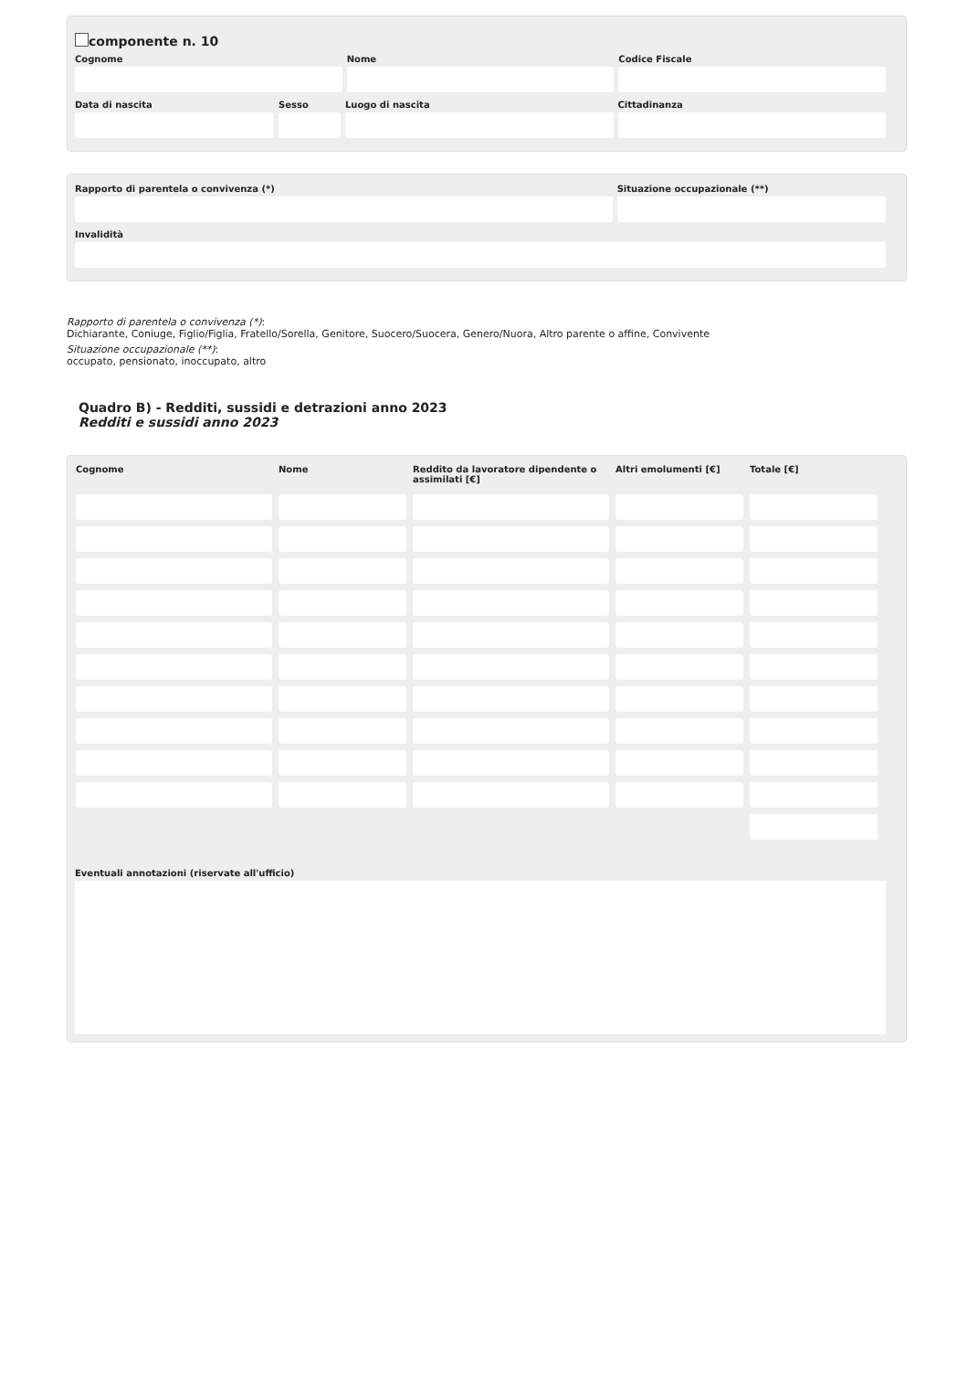componente n. 10
Cognome Nome Codice Fiscale
Data di nascita Sesso Luogo di nascita Cittadinanza
Rapporto di parentela o convivenza (*)
Situazione occupazionale (**)
Invalidità
Rapporto di parentela o convivenza (*):
Dichiarante, Coniuge, Figlio/Figlia, Fratello/Sorella, Genitore, Suocero/Suocera, Genero/Nuora, Altro parente o affine, Convivente
Situazione occupazionale (**):
occupato, pensionato, inoccupato, altro
Quadro B) - Redditi, sussidi e detrazioni anno 2023
Redditi e sussidi anno 2023
| Cognome | Nome | Reddito da lavoratore dipendente o assimilati [€] | Altri emolumenti [€] | Totale [€] |
| --- | --- | --- | --- | --- |
Eventuali annotazioni (riservate all'ufficio)